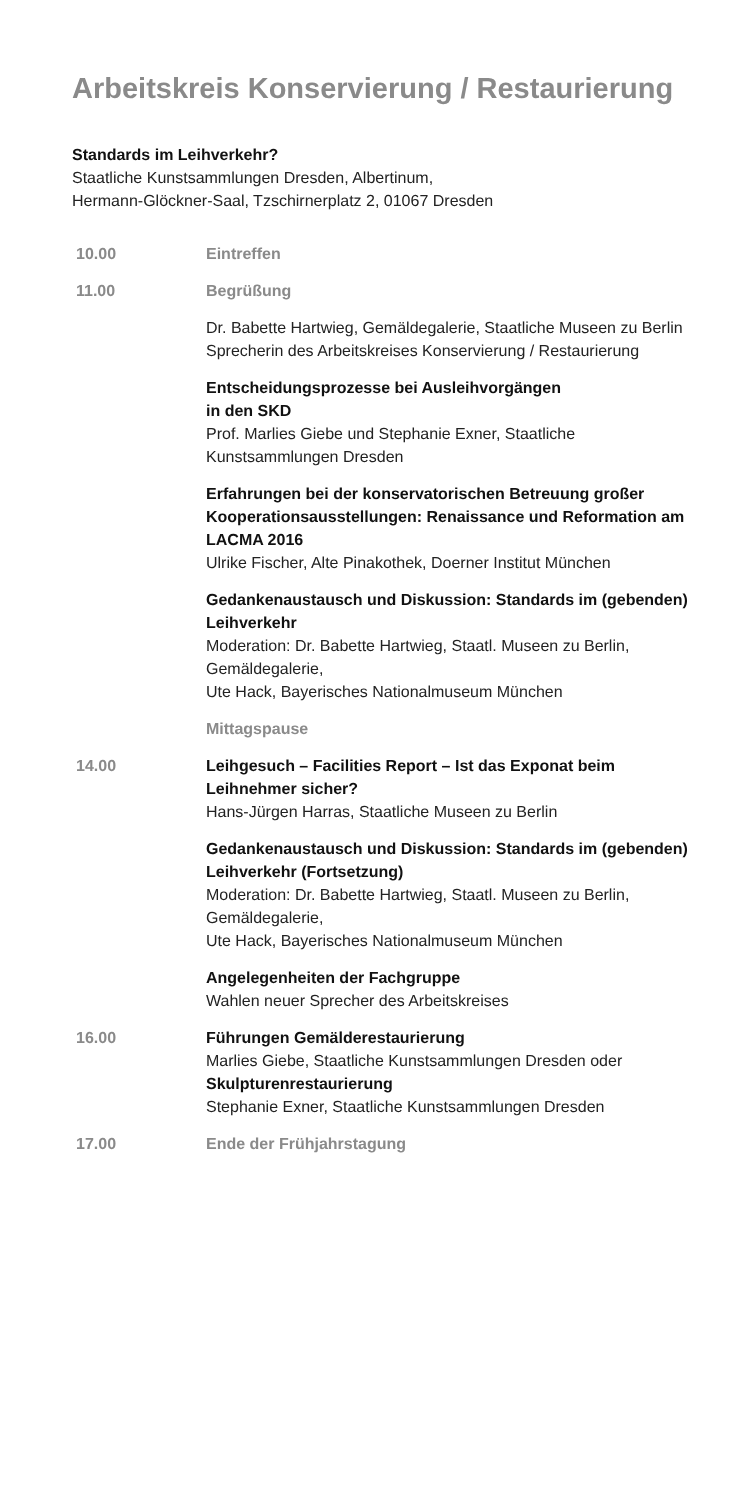Arbeitskreis Konservierung / Restaurierung
Standards im Leihverkehr?
Staatliche Kunstsammlungen Dresden, Albertinum,
Hermann-Glöckner-Saal, Tzschirnerplatz 2, 01067 Dresden
10.00 Eintreffen
11.00 Begrüßung
Dr. Babette Hartwieg, Gemäldegalerie, Staatliche Museen zu Berlin
Sprecherin des Arbeitskreises Konservierung / Restaurierung
Entscheidungsprozesse bei Ausleihvorgängen
in den SKD
Prof. Marlies Giebe und Stephanie Exner, Staatliche Kunstsammlungen Dresden
Erfahrungen bei der konservatorischen Betreuung großer Kooperationsausstellungen: Renaissance und Reformation am LACMA 2016
Ulrike Fischer, Alte Pinakothek, Doerner Institut München
Gedankenaustausch und Diskussion: Standards im (gebenden) Leihverkehr
Moderation: Dr. Babette Hartwieg, Staatl. Museen zu Berlin, Gemäldegalerie,
Ute Hack, Bayerisches Nationalmuseum München
Mittagspause
14.00 Leihgesuch – Facilities Report – Ist das Exponat beim Leihnehmer sicher?
Hans-Jürgen Harras, Staatliche Museen zu Berlin
Gedankenaustausch und Diskussion: Standards im (gebenden) Leihverkehr (Fortsetzung)
Moderation: Dr. Babette Hartwieg, Staatl. Museen zu Berlin, Gemäldegalerie,
Ute Hack, Bayerisches Nationalmuseum München
Angelegenheiten der Fachgruppe
Wahlen neuer Sprecher des Arbeitskreises
16.00 Führungen Gemälderestaurierung
Marlies Giebe, Staatliche Kunstsammlungen Dresden oder
Skulpturenrestaurierung
Stephanie Exner, Staatliche Kunstsammlungen Dresden
17.00 Ende der Frühjahrstagung